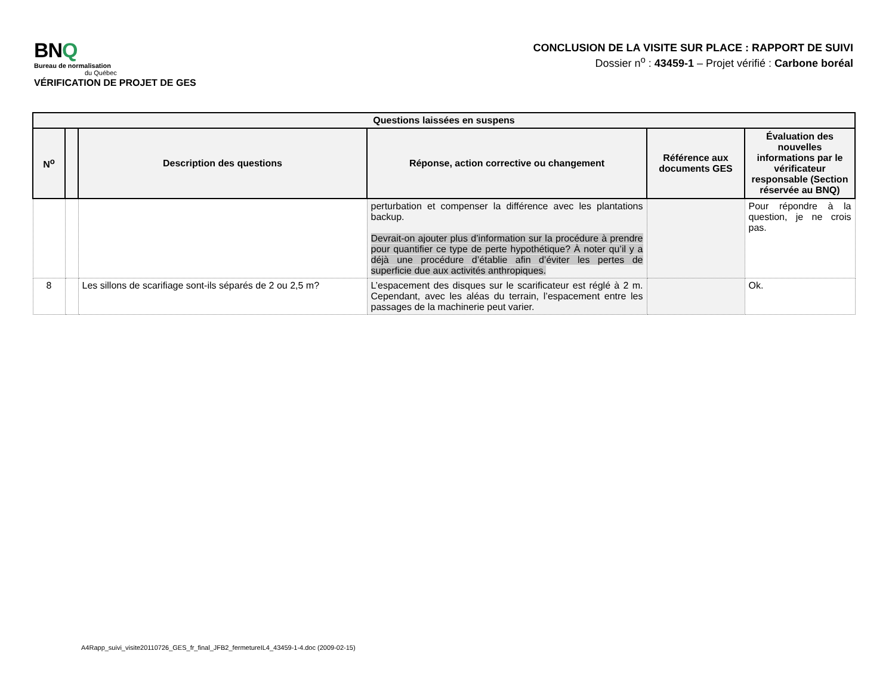BNQ
Bureau de normalisation
du Québec
VÉRIFICATION DE PROJET DE GES
CONCLUSION DE LA VISITE SUR PLACE : RAPPORT DE SUIVI
Dossier n<sup>o</sup> : 43459-1 – Projet vérifié : Carbone boréal
| Questions laissées en suspens | | | | | |
| --- | --- | --- | --- | --- | --- |
| N<sup>o</sup> | | Description des questions | Réponse, action corrective ou changement | Référence aux documents GES | Évaluation des nouvelles informations par le vérificateur responsable (Section réservée au BNQ) |
| | | | perturbation et compenser la différence avec les plantations backup. Devrait-on ajouter plus d’information sur la procédure à prendre pour quantifier ce type de perte hypothétique? À noter qu’il y a déjà une procédure d’établie afin d’éviter les pertes de superficie due aux activités anthropiques. | | Pour répondre à la question, je ne crois pas. |
| 8 | | Les sillons de scarifiage sont-ils séparés de 2 ou 2,5 m? | L’espacement des disques sur le scarificateur est réglé à 2 m. Cependant, avec les aléas du terrain, l’espacement entre les passages de la machinerie peut varier. | | Ok. |
A4Rapp_suivi_visite20110726_GES_fr_final_JFB2_fermetureIL4_43459-1-4.doc (2009-02-15)